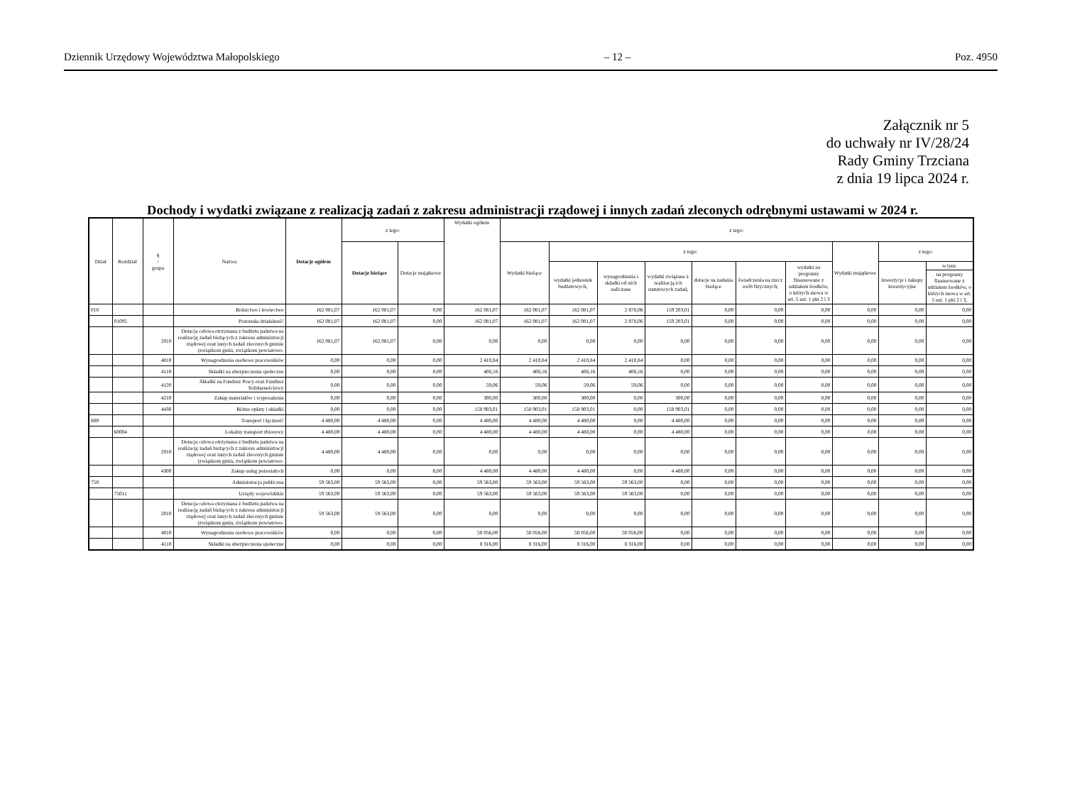Dziennik Urzędowy Województwa Małopolskiego – 12 – Poz. 4950
Załącznik nr 5
do uchwały nr IV/28/24
Rady Gminy Trzciana
z dnia 19 lipca 2024 r.
Dochody i wydatki związane z realizacją zadań z zakresu administracji rządowej i innych zadań zleconych odrębnymi ustawami w 2024 r.
| Dział | Rozdział | § / grupa | Nazwa | Dotacje ogółem | z tego: | | Wydatki ogółem | z tego: | | | | | | | | | |
| --- | --- | --- | --- | --- | --- | --- | --- | --- | --- | --- | --- | --- | --- | --- | --- | --- | --- |
| | | | | | Dotacje bieżące | Dotacje majątkowe | | Wydatki bieżące | z tego: | | | | | | Wydatki majątkowe | z tego: | |
| | | | | | | | | | wydatki jednostek budżetowych, | wynagrodzenia i składki od nich naliczane | wydatki związane z realizacją ich statutowych zadań; | dotacje na zadania bieżące | świadczenia na rzecz osób fizycznych; | wydatki na programy finansowane z udziałem środków, o których mowa w art. 5 ust. 1 pkt 2 i 3 | | inwestycje i zakupy inwestycyjne | w tym: |
| | | | | | | | | | | | | | | | | | na programy finansowane z udziałem środków, o których mowa w art. 5 ust. 1 pkt 2 i 3, |
| 010 | | | Rolnictwo i łowiectwo | 162 081,07 | 162 081,07 | 0,00 | 162 081,07 | 162 081,07 | 162 081,07 | 2 878,06 | 159 203,01 | 0,00 | 0,00 | 0,00 | 0,00 | 0,00 | 0,00 |
| | 01095 | | Pozostała działalność | 162 081,07 | 162 081,07 | 0,00 | 162 081,07 | 162 081,07 | 162 081,07 | 2 878,06 | 159 203,01 | 0,00 | 0,00 | 0,00 | 0,00 | 0,00 | 0,00 |
| | | 2010 | Dotacja celowa otrzymana z budżetu państwa na realizację zadań bieżących z zakresu administracji rządowej oraz innych zadań zleconych gminie (związkom gmin, związkom powiatowo- | 162 081,07 | 162 081,07 | 0,00 | 0,00 | 0,00 | 0,00 | 0,00 | 0,00 | 0,00 | 0,00 | 0,00 | 0,00 | 0,00 | 0,00 |
| | | 4010 | Wynagrodzenia osobowe pracowników | 0,00 | 0,00 | 0,00 | 2 410,84 | 2 410,84 | 2 410,84 | 2 410,84 | 0,00 | 0,00 | 0,00 | 0,00 | 0,00 | 0,00 | 0,00 |
| | | 4110 | Składki na ubezpieczenia społeczne | 0,00 | 0,00 | 0,00 | 408,16 | 408,16 | 408,16 | 408,16 | 0,00 | 0,00 | 0,00 | 0,00 | 0,00 | 0,00 | 0,00 |
| | | 4120 | Składki na Fundusz Pracy oraz Fundusz Solidarnościowy | 0,00 | 0,00 | 0,00 | 59,06 | 59,06 | 59,06 | 59,06 | 0,00 | 0,00 | 0,00 | 0,00 | 0,00 | 0,00 | 0,00 |
| | | 4210 | Zakup materiałów i wyposażenia | 0,00 | 0,00 | 0,00 | 300,00 | 300,00 | 300,00 | 0,00 | 300,00 | 0,00 | 0,00 | 0,00 | 0,00 | 0,00 | 0,00 |
| | | 4430 | Różne opłaty i składki | 0,00 | 0,00 | 0,00 | 158 903,01 | 158 903,01 | 158 903,01 | 0,00 | 158 903,01 | 0,00 | 0,00 | 0,00 | 0,00 | 0,00 | 0,00 |
| 600 | | | Transport i łączność | 4 480,00 | 4 480,00 | 0,00 | 4 480,00 | 4 480,00 | 4 480,00 | 0,00 | 4 480,00 | 0,00 | 0,00 | 0,00 | 0,00 | 0,00 | 0,00 |
| | 60004 | | Lokalny transport zbiorowy | 4 480,00 | 4 480,00 | 0,00 | 4 480,00 | 4 480,00 | 4 480,00 | 0,00 | 4 480,00 | 0,00 | 0,00 | 0,00 | 0,00 | 0,00 | 0,00 |
| | | 2010 | Dotacja celowa otrzymana z budżetu państwa na realizację zadań bieżących z zakresu administracji rządowej oraz innych zadań zleconych gminie (związkom gmin, związkom powiatowo- | 4 480,00 | 4 480,00 | 0,00 | 0,00 | 0,00 | 0,00 | 0,00 | 0,00 | 0,00 | 0,00 | 0,00 | 0,00 | 0,00 | 0,00 |
| | | 4300 | Zakup usług pozostałych | 0,00 | 0,00 | 0,00 | 4 480,00 | 4 480,00 | 4 480,00 | 0,00 | 4 480,00 | 0,00 | 0,00 | 0,00 | 0,00 | 0,00 | 0,00 |
| 750 | | | Administracja publiczna | 59 563,00 | 59 563,00 | 0,00 | 59 563,00 | 59 563,00 | 59 563,00 | 59 563,00 | 0,00 | 0,00 | 0,00 | 0,00 | 0,00 | 0,00 | 0,00 |
| | 75011 | | Urzędy wojewódzkie | 59 563,00 | 59 563,00 | 0,00 | 59 563,00 | 59 563,00 | 59 563,00 | 59 563,00 | 0,00 | 0,00 | 0,00 | 0,00 | 0,00 | 0,00 | 0,00 |
| | | 2010 | Dotacja celowa otrzymana z budżetu państwa na realizację zadań bieżących z zakresu administracji rządowej oraz innych zadań zleconych gminie (związkom gmin, związkom powiatowo- | 59 563,00 | 59 563,00 | 0,00 | 0,00 | 0,00 | 0,00 | 0,00 | 0,00 | 0,00 | 0,00 | 0,00 | 0,00 | 0,00 | 0,00 |
| | | 4010 | Wynagrodzenia osobowe pracowników | 0,00 | 0,00 | 0,00 | 50 056,00 | 50 056,00 | 50 056,00 | 50 056,00 | 0,00 | 0,00 | 0,00 | 0,00 | 0,00 | 0,00 | 0,00 |
| | | 4110 | Składki na ubezpieczenia społeczne | 0,00 | 0,00 | 0,00 | 8 316,00 | 8 316,00 | 8 316,00 | 8 316,00 | 0,00 | 0,00 | 0,00 | 0,00 | 0,00 | 0,00 | 0,00 |